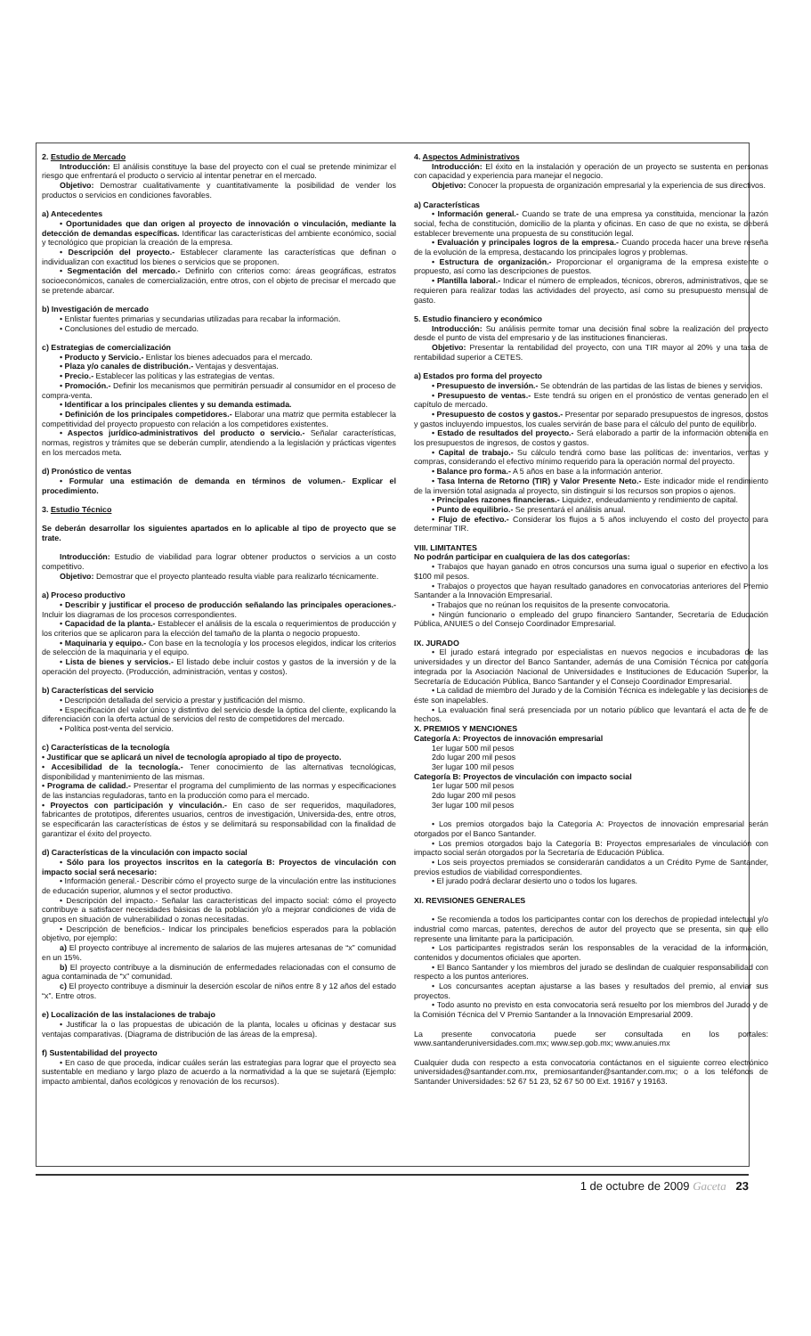2. Estudio de Mercado
Introducción: El análisis constituye la base del proyecto con el cual se pretende minimizar el riesgo que enfrentará el producto o servicio al intentar penetrar en el mercado.
Objetivo: Demostrar cualitativamente y cuantitativamente la posibilidad de vender los productos o servicios en condiciones favorables.
a) Antecedentes
• Oportunidades que dan origen al proyecto de innovación o vinculación, mediante la detección de demandas específicas. Identificar las características del ambiente económico, social y tecnológico que propician la creación de la empresa.
• Descripción del proyecto.- Establecer claramente las características que definan o individualizan con exactitud los bienes o servicios que se proponen.
• Segmentación del mercado.- Definirlo con criterios como: áreas geográficas, estratos socioeconómicos, canales de comercialización, entre otros, con el objeto de precisar el mercado que se pretende abarcar.
b) Investigación de mercado
• Enlistar fuentes primarias y secundarias utilizadas para recabar la información.
• Conclusiones del estudio de mercado.
c) Estrategias de comercialización
• Producto y Servicio.- Enlistar los bienes adecuados para el mercado.
• Plaza y/o canales de distribución.- Ventajas y desventajas.
• Precio.- Establecer las políticas y las estrategias de ventas.
• Promoción.- Definir los mecanismos que permitirán persuadir al consumidor en el proceso de compra-venta.
• Identificar a los principales clientes y su demanda estimada.
• Definición de los principales competidores.- Elaborar una matriz que permita establecer la competitividad del proyecto propuesto con relación a los competidores existentes.
• Aspectos jurídico-administrativos del producto o servicio.- Señalar características, normas, registros y trámites que se deberán cumplir, atendiendo a la legislación y prácticas vigentes en los mercados meta.
d) Pronóstico de ventas
• Formular una estimación de demanda en términos de volumen.- Explicar el procedimiento.
3. Estudio Técnico
Se deberán desarrollar los siguientes apartados en lo aplicable al tipo de proyecto que se trate.
Introducción: Estudio de viabilidad para lograr obtener productos o servicios a un costo competitivo.
Objetivo: Demostrar que el proyecto planteado resulta viable para realizarlo técnicamente.
a) Proceso productivo
• Describir y justificar el proceso de producción señalando las principales operaciones.- Incluir los diagramas de los procesos correspondientes.
• Capacidad de la planta.- Establecer el análisis de la escala o requerimientos de producción y los criterios que se aplicaron para la elección del tamaño de la planta o negocio propuesto.
• Maquinaria y equipo.- Con base en la tecnología y los procesos elegidos, indicar los criterios de selección de la maquinaria y el equipo.
• Lista de bienes y servicios.- El listado debe incluir costos y gastos de la inversión y de la operación del proyecto. (Producción, administración, ventas y costos).
b) Características del servicio
• Descripción detallada del servicio a prestar y justificación del mismo.
• Especificación del valor único y distintivo del servicio desde la óptica del cliente, explicando la diferenciación con la oferta actual de servicios del resto de competidores del mercado.
• Política post-venta del servicio.
c) Características de la tecnología
• Justificar que se aplicará un nivel de tecnología apropiado al tipo de proyecto.
• Accesibilidad de la tecnología.- Tener conocimiento de las alternativas tecnológicas, disponibilidad y mantenimiento de las mismas.
• Programa de calidad.- Presentar el programa del cumplimiento de las normas y especificaciones de las instancias reguladoras, tanto en la producción como para el mercado.
• Proyectos con participación y vinculación.- En caso de ser requeridos, maquiladores, fabricantes de prototipos, diferentes usuarios, centros de investigación, Universida-des, entre otros, se especificarán las características de éstos y se delimitará su responsabilidad con la finalidad de garantizar el éxito del proyecto.
d) Características de la vinculación con impacto social
• Sólo para los proyectos inscritos en la categoría B: Proyectos de vinculación con impacto social será necesario:
• Información general.- Describir cómo el proyecto surge de la vinculación entre las instituciones de educación superior, alumnos y el sector productivo.
• Descripción del impacto.- Señalar las características del impacto social: cómo el proyecto contribuye a satisfacer necesidades básicas de la población y/o a mejorar condiciones de vida de grupos en situación de vulnerabilidad o zonas necesitadas.
• Descripción de beneficios.- Indicar los principales beneficios esperados para la población objetivo, por ejemplo:
a) El proyecto contribuye al incremento de salarios de las mujeres artesanas de “x” comunidad en un 15%.
b) El proyecto contribuye a la disminución de enfermedades relacionadas con el consumo de agua contaminada de “x” comunidad.
c) El proyecto contribuye a disminuir la deserción escolar de niños entre 8 y 12 años del estado “x”. Entre otros.
e) Localización de las instalaciones de trabajo
• Justificar la o las propuestas de ubicación de la planta, locales u oficinas y destacar sus ventajas comparativas. (Diagrama de distribución de las áreas de la empresa).
f) Sustentabilidad del proyecto
• En caso de que proceda, indicar cuáles serán las estrategias para lograr que el proyecto sea sustentable en mediano y largo plazo de acuerdo a la normatividad a la que se sujetará (Ejemplo: impacto ambiental, daños ecológicos y renovación de los recursos).
4. Aspectos Administrativos
Introducción: El éxito en la instalación y operación de un proyecto se sustenta en personas con capacidad y experiencia para manejar el negocio.
Objetivo: Conocer la propuesta de organización empresarial y la experiencia de sus directivos.
a) Características
• Información general.- Cuando se trate de una empresa ya constituida, mencionar la razón social, fecha de constitución, domicilio de la planta y oficinas. En caso de que no exista, se deberá establecer brevemente una propuesta de su constitución legal.
• Evaluación y principales logros de la empresa.- Cuando proceda hacer una breve reseña de la evolución de la empresa, destacando los principales logros y problemas.
• Estructura de organización.- Proporcionar el organigrama de la empresa existente o propuesto, así como las descripciones de puestos.
• Plantilla laboral.- Indicar el número de empleados, técnicos, obreros, administrativos, que se requieren para realizar todas las actividades del proyecto, así como su presupuesto mensual de gasto.
5. Estudio financiero y económico
Introducción: Su análisis permite tomar una decisión final sobre la realización del proyecto desde el punto de vista del empresario y de las instituciones financieras.
Objetivo: Presentar la rentabilidad del proyecto, con una TIR mayor al 20% y una tasa de rentabilidad superior a CETES.
a) Estados pro forma del proyecto
• Presupuesto de inversión.- Se obtendrán de las partidas de las listas de bienes y servicios.
• Presupuesto de ventas.- Este tendrá su origen en el pronóstico de ventas generado en el capítulo de mercado.
• Presupuesto de costos y gastos.- Presentar por separado presupuestos de ingresos, costos y gastos incluyendo impuestos, los cuales servirán de base para el cálculo del punto de equilibrio.
• Estado de resultados del proyecto.- Será elaborado a partir de la información obtenida en los presupuestos de ingresos, de costos y gastos.
• Capital de trabajo.- Su cálculo tendrá como base las políticas de: inventarios, ventas y compras, considerando el efectivo mínimo requerido para la operación normal del proyecto.
• Balance pro forma.- A 5 años en base a la información anterior.
• Tasa Interna de Retorno (TIR) y Valor Presente Neto.- Este indicador mide el rendimiento de la inversión total asignada al proyecto, sin distinguir si los recursos son propios o ajenos.
• Principales razones financieras.- Liquidez, endeudamiento y rendimiento de capital.
• Punto de equilibrio.- Se presentará el análisis anual.
• Flujo de efectivo.- Considerar los flujos a 5 años incluyendo el costo del proyecto para determinar TIR.
VIII. LIMITANTES
No podrán participar en cualquiera de las dos categorías:
• Trabajos que hayan ganado en otros concursos una suma igual o superior en efectivo a los $100 mil pesos.
• Trabajos o proyectos que hayan resultado ganadores en convocatorias anteriores del Premio Santander a la Innovación Empresarial.
• Trabajos que no reúnan los requisitos de la presente convocatoria.
• Ningún funcionario o empleado del grupo financiero Santander, Secretaría de Educación Pública, ANUIES o del Consejo Coordinador Empresarial.
IX. JURADO
• El jurado estará integrado por especialistas en nuevos negocios e incubadoras de las universidades y un director del Banco Santander, además de una Comisión Técnica por categoría integrada por la Asociación Nacional de Universidades e Instituciones de Educación Superior, la Secretaría de Educación Pública, Banco Santander y el Consejo Coordinador Empresarial.
• La calidad de miembro del Jurado y de la Comisión Técnica es indelegable y las decisiones de éste son inapelables.
• La evaluación final será presenciada por un notario público que levantará el acta de fe de hechos.
X. PREMIOS Y MENCIONES
Categoría A: Proyectos de innovación empresarial
1er lugar 500 mil pesos
2do lugar 200 mil pesos
3er lugar 100 mil pesos
Categoría B: Proyectos de vinculación con impacto social
1er lugar 500 mil pesos
2do lugar 200 mil pesos
3er lugar 100 mil pesos
• Los premios otorgados bajo la Categoría A: Proyectos de innovación empresarial serán otorgados por el Banco Santander.
• Los premios otorgados bajo la Categoría B: Proyectos empresariales de vinculación con impacto social serán otorgados por la Secretaría de Educación Pública.
• Los seis proyectos premiados se considerarán candidatos a un Crédito Pyme de Santander, previos estudios de viabilidad correspondientes.
• El jurado podrá declarar desierto uno o todos los lugares.
XI. REVISIONES GENERALES
• Se recomienda a todos los participantes contar con los derechos de propiedad intelectual y/o industrial como marcas, patentes, derechos de autor del proyecto que se presenta, sin que ello represente una limitante para la participación.
• Los participantes registrados serán los responsables de la veracidad de la información, contenidos y documentos oficiales que aporten.
• El Banco Santander y los miembros del jurado se deslindan de cualquier responsabilidad con respecto a los puntos anteriores.
• Los concursantes aceptan ajustarse a las bases y resultados del premio, al enviar sus proyectos.
• Todo asunto no previsto en esta convocatoria será resuelto por los miembros del Jurado y de la Comisión Técnica del V Premio Santander a la Innovación Empresarial 2009.
La presente convocatoria puede ser consultada en los portales: www.santanderuniversidades.com.mx; www.sep.gob.mx; www.anuies.mx
Cualquier duda con respecto a esta convocatoria contáctanos en el siguiente correo electrónico universidades@santander.com.mx, premiosantander@santander.com.mx; o a los teléfonos de Santander Universidades: 52 67 51 23, 52 67 50 00 Ext. 19167 y 19163.
1 de octubre de 2009 Gaceta 23